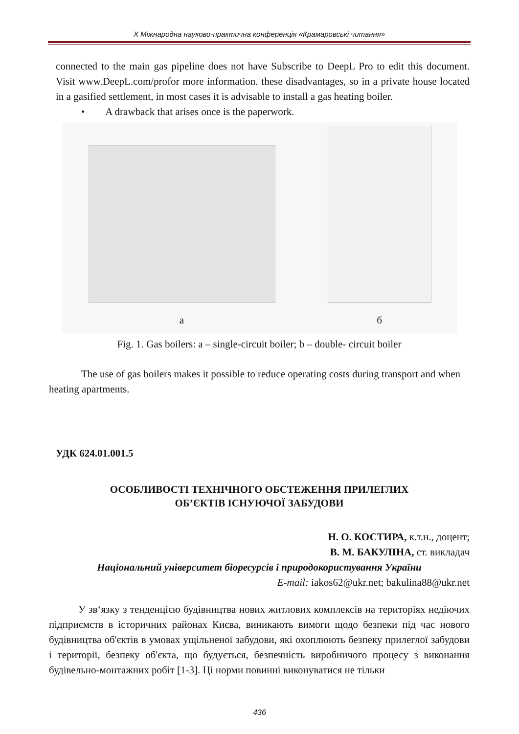X Міжнародна науково-практична конференція «Крамаровські читання»
connected to the main gas pipeline does not have Subscribe to DeepL Pro to edit this document. Visit www.DeepL.com/profor more information. these disadvantages, so in a private house located in a gasified settlement, in most cases it is advisable to install a gas heating boiler.
• A drawback that arises once is the paperwork.
a
б
Fig. 1. Gas boilers: a – single-circuit boiler; b – double- circuit boiler
The use of gas boilers makes it possible to reduce operating costs during transport and when heating apartments.
УДК 624.01.001.5
ОСОБЛИВОСТІ ТЕХНІЧНОГО ОБСТЕЖЕННЯ ПРИЛЕГЛИХ
ОБ’ЄКТІВ ІСНУЮЧОЇ ЗАБУДОВИ
Н. О. КОСТИРА, к.т.н., доцент;
В. М. БАКУЛІНА, ст. викладач
Національний університет біоресурсів і природокористування України
E-mail: iakos62@ukr.net; bakulina88@ukr.net
У зв‘язку з тенденцією будівництва нових житлових комплексів на територіях недіючих підприємств в історичних районах Києва, виникають вимоги щодо безпеки під час нового будівництва об'єктів в умовах ущільненої забудови, які охоплюють безпеку прилеглої забудови і території, безпеку об'єкта, що будується, безпечність виробничого процесу з виконання будівельно-монтажних робіт [1-3]. Ці норми повинні виконуватися не тільки
436